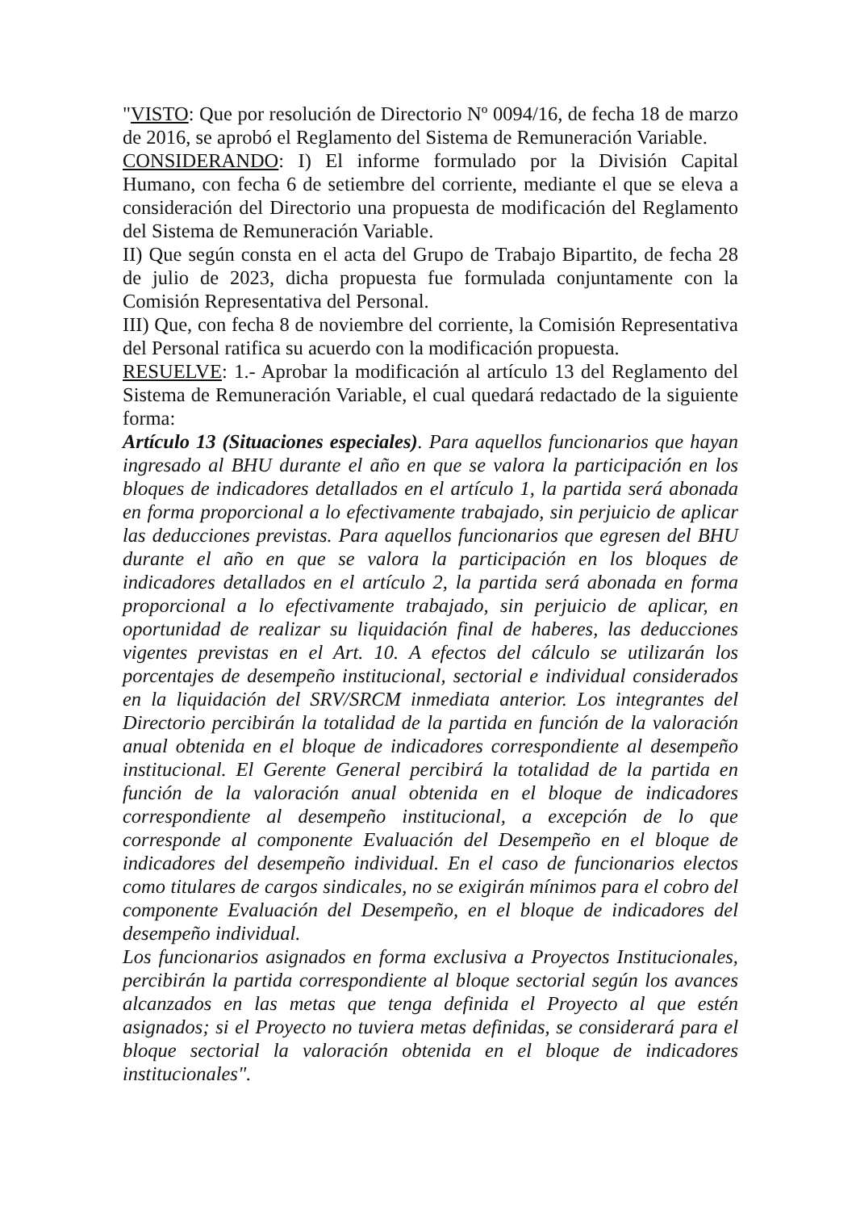"VISTO: Que por resolución de Directorio Nº 0094/16, de fecha 18 de marzo de 2016, se aprobó el Reglamento del Sistema de Remuneración Variable.
CONSIDERANDO: I) El informe formulado por la División Capital Humano, con fecha 6 de setiembre del corriente, mediante el que se eleva a consideración del Directorio una propuesta de modificación del Reglamento del Sistema de Remuneración Variable.
II) Que según consta en el acta del Grupo de Trabajo Bipartito, de fecha 28 de julio de 2023, dicha propuesta fue formulada conjuntamente con la Comisión Representativa del Personal.
III) Que, con fecha 8 de noviembre del corriente, la Comisión Representativa del Personal ratifica su acuerdo con la modificación propuesta.
RESUELVE: 1.- Aprobar la modificación al artículo 13 del Reglamento del Sistema de Remuneración Variable, el cual quedará redactado de la siguiente forma:
Artículo 13 (Situaciones especiales). Para aquellos funcionarios que hayan ingresado al BHU durante el año en que se valora la participación en los bloques de indicadores detallados en el artículo 1, la partida será abonada en forma proporcional a lo efectivamente trabajado, sin perjuicio de aplicar las deducciones previstas. Para aquellos funcionarios que egresen del BHU durante el año en que se valora la participación en los bloques de indicadores detallados en el artículo 2, la partida será abonada en forma proporcional a lo efectivamente trabajado, sin perjuicio de aplicar, en oportunidad de realizar su liquidación final de haberes, las deducciones vigentes previstas en el Art. 10. A efectos del cálculo se utilizarán los porcentajes de desempeño institucional, sectorial e individual considerados en la liquidación del SRV/SRCM inmediata anterior. Los integrantes del Directorio percibirán la totalidad de la partida en función de la valoración anual obtenida en el bloque de indicadores correspondiente al desempeño institucional. El Gerente General percibirá la totalidad de la partida en función de la valoración anual obtenida en el bloque de indicadores correspondiente al desempeño institucional, a excepción de lo que corresponde al componente Evaluación del Desempeño en el bloque de indicadores del desempeño individual. En el caso de funcionarios electos como titulares de cargos sindicales, no se exigirán mínimos para el cobro del componente Evaluación del Desempeño, en el bloque de indicadores del desempeño individual.
Los funcionarios asignados en forma exclusiva a Proyectos Institucionales, percibirán la partida correspondiente al bloque sectorial según los avances alcanzados en las metas que tenga definida el Proyecto al que estén asignados; si el Proyecto no tuviera metas definidas, se considerará para el bloque sectorial la valoración obtenida en el bloque de indicadores institucionales".